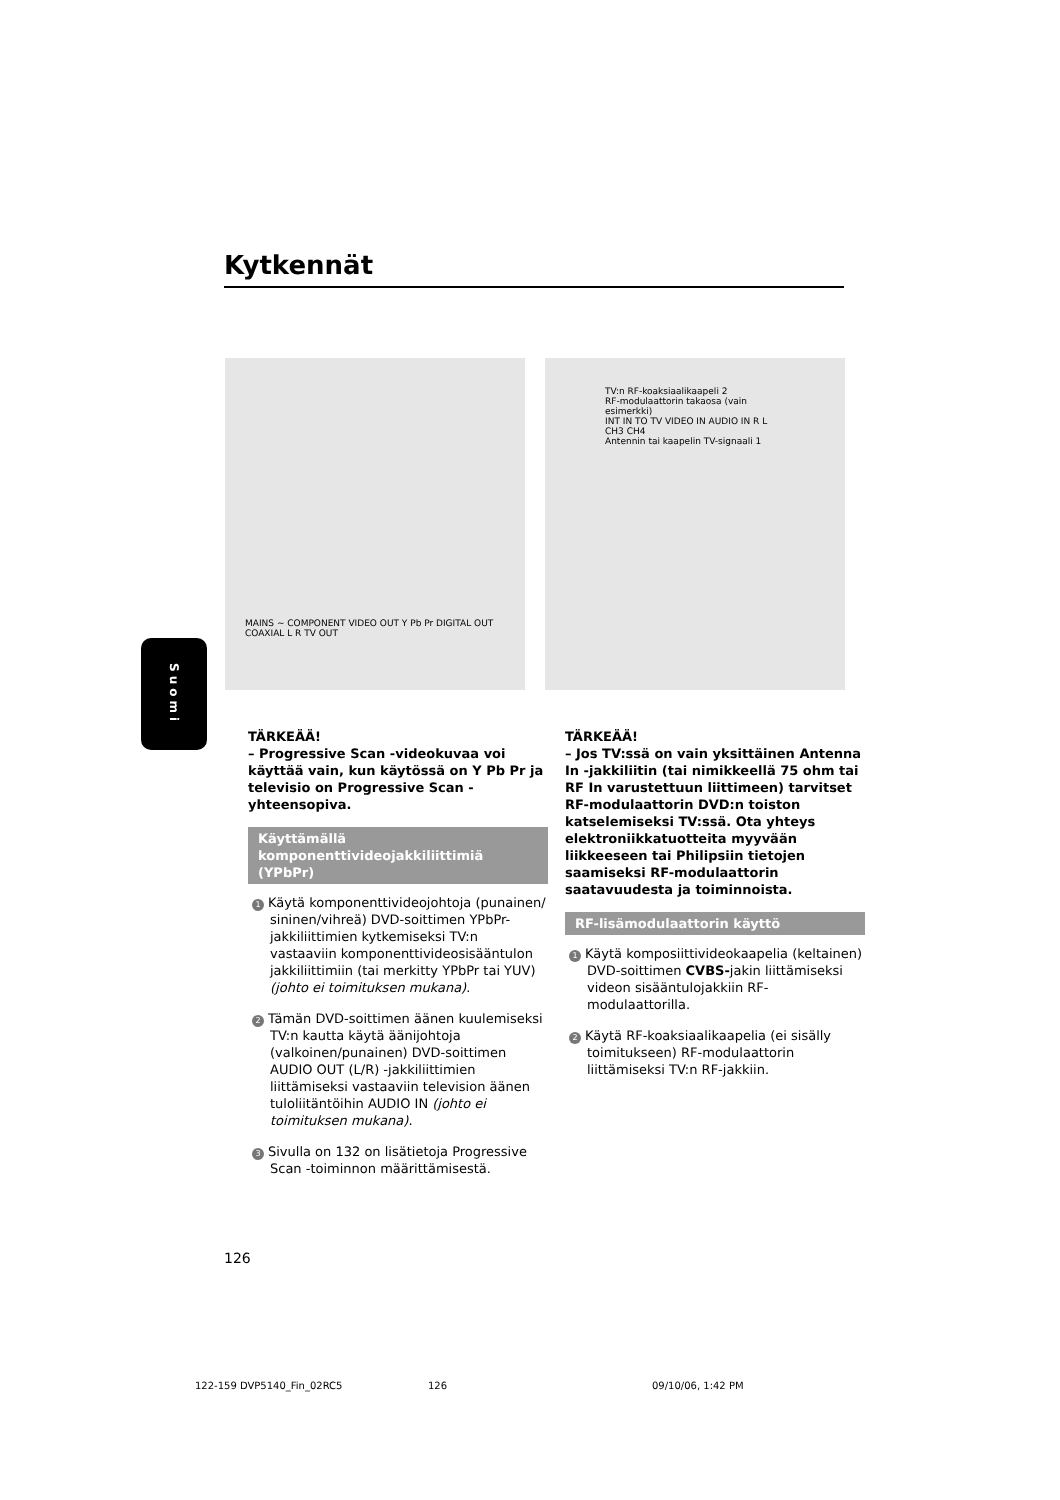Kytkennät
MAINS ~ COMPONENT VIDEO OUT Y Pb Pr DIGITAL OUT COAXIAL L R TV OUT
TV:n RF-koaksiaalikaapeli 2
RF-modulaattorin takaosa (vain esimerkki)
INT IN TO TV VIDEO IN AUDIO IN R L CH3 CH4
Antennin tai kaapelin TV-signaali 1
Suomi
TÄRKEÄÄ!
– Progressive Scan -videokuvaa voi käyttää vain, kun käytössä on Y Pb Pr ja televisio on Progressive Scan -yhteensopiva.
Käyttämällä komponenttivideojakkiliittimiä (YPbPr)
1 Käytä komponenttivideojohtoja (punainen/ sininen/vihreä) DVD-soittimen YPbPr-jakkiliittimien kytkemiseksi TV:n vastaaviin komponenttivideosisääntulon jakkiliittimiin (tai merkitty YPbPr tai YUV) (johto ei toimituksen mukana).
2 Tämän DVD-soittimen äänen kuulemiseksi TV:n kautta käytä äänijohtoja (valkoinen/punainen) DVD-soittimen AUDIO OUT (L/R) -jakkiliittimien liittämiseksi vastaaviin television äänen tuloliitäntöihin AUDIO IN (johto ei toimituksen mukana).
3 Sivulla on 132 on lisätietoja Progressive Scan -toiminnon määrittämisestä.
TÄRKEÄÄ!
– Jos TV:ssä on vain yksittäinen Antenna In -jakkiliitin (tai nimikkeellä 75 ohm tai RF In varustettuun liittimeen) tarvitset RF-modulaattorin DVD:n toiston katselemiseksi TV:ssä. Ota yhteys elektroniikkatuotteita myyvään liikkeeseen tai Philipsiin tietojen saamiseksi RF-modulaattorin saatavuudesta ja toiminnoista.
RF-lisämodulaattorin käyttö
1 Käytä komposiittivideokaapelia (keltainen) DVD-soittimen CVBS-jakin liittämiseksi videon sisääntulojakkiin RF-modulaattorilla.
2 Käytä RF-koaksiaalikaapelia (ei sisälly toimitukseen) RF-modulaattorin liittämiseksi TV:n RF-jakkiin.
126
122-159 DVP5140_Fin_02RC5 126 09/10/06, 1:42 PM